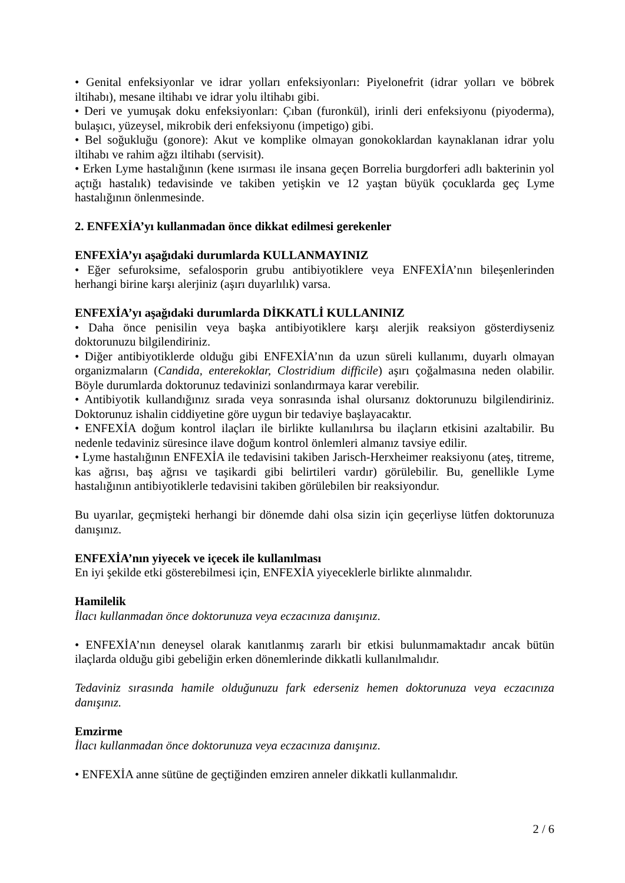• Genital enfeksiyonlar ve idrar yolları enfeksiyonları: Piyelonefrit (idrar yolları ve böbrek iltihabı), mesane iltihabı ve idrar yolu iltihabı gibi.
• Deri ve yumuşak doku enfeksiyonları: Çıban (furonkül), irinli deri enfeksiyonu (piyoderma), bulaşıcı, yüzeysel, mikrobik deri enfeksiyonu (impetigo) gibi.
• Bel soğukluğu (gonore): Akut ve komplike olmayan gonokoklardan kaynaklanan idrar yolu iltihabı ve rahim ağzı iltihabı (servisit).
• Erken Lyme hastalığının (kene ısırması ile insana geçen Borrelia burgdorferi adlı bakterinin yol açtığı hastalık) tedavisinde ve takiben yetişkin ve 12 yaştan büyük çocuklarda geç Lyme hastalığının önlenmesinde.
2. ENFEXİA’yı kullanmadan önce dikkat edilmesi gerekenler
ENFEXİA’yı aşağıdaki durumlarda KULLANMAYINIZ
• Eğer sefuroksime, sefalosporin grubu antibiyotiklere veya ENFEXİA’nın bileşenlerinden herhangi birine karşı alerjiniz (aşırı duyarlılık) varsa.
ENFEXİA’yı aşağıdaki durumlarda DİKKATLİ KULLANINIZ
• Daha önce penisilin veya başka antibiyotiklere karşı alerjik reaksiyon gösterdiyseniz doktorunuzu bilgilendiriniz.
• Diğer antibiyotiklerde olduğu gibi ENFEXİA’nın da uzun süreli kullanımı, duyarlı olmayan organizmaların (Candida, enterekoklar, Clostridium difficile) aşırı çoğalmasına neden olabilir. Böyle durumlarda doktorunuz tedavinizi sonlandırmaya karar verebilir.
• Antibiyotik kullandığınız sırada veya sonrasında ishal olursanız doktorunuzu bilgilendiriniz. Doktorunuz ishalin ciddiyetine göre uygun bir tedaviye başlayacaktır.
• ENFEXİA doğum kontrol ilaçları ile birlikte kullanılırsa bu ilaçların etkisini azaltabilir. Bu nedenle tedaviniz süresince ilave doğum kontrol önlemleri almanız tavsiye edilir.
• Lyme hastalığının ENFEXİA ile tedavisini takiben Jarisch-Herxheimer reaksiyonu (ateş, titreme, kas ağrısı, baş ağrısı ve taşikardi gibi belirtileri vardır) görülebilir. Bu, genellikle Lyme hastalığının antibiyotiklerle tedavisini takiben görülebilen bir reaksiyondur.
Bu uyarılar, geçmişteki herhangi bir dönemde dahi olsa sizin için geçerliyse lütfen doktorunuza danışınız.
ENFEXİA’nın yiyecek ve içecek ile kullanılması
En iyi şekilde etki gösterebilmesi için, ENFEXİA yiyeceklerle birlikte alınmalıdır.
Hamilelik
İlacı kullanmadan önce doktorunuza veya eczacınıza danışınız.
• ENFEXİA’nın deneysel olarak kanıtlanmış zararlı bir etkisi bulunmamaktadır ancak bütün ilaçlarda olduğu gibi gebeliğin erken dönemlerinde dikkatli kullanılmalıdır.
Tedaviniz sırasında hamile olduğunuzu fark ederseniz hemen doktorunuza veya eczacınıza danışınız.
Emzirme
İlacı kullanmadan önce doktorunuza veya eczacınıza danışınız.
• ENFEXİA anne sütüne de geçtiğinden emziren anneler dikkatli kullanmalıdır.
2 / 6